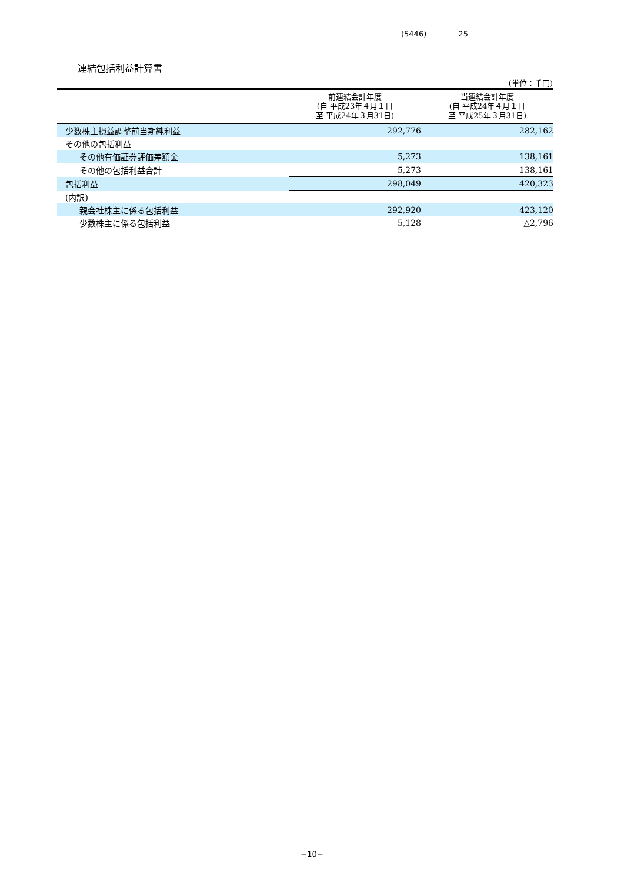(5446) 25
連結包括利益計算書
(単位：千円)
| | 前連結会計年度 (自 平成23年４月１日 至 平成24年３月31日) | 当連結会計年度 (自 平成24年４月１日 至 平成25年３月31日) |
| --- | --- | --- |
| 少数株主損益調整前当期純利益 | 292,776 | 282,162 |
| その他の包括利益 | | |
| その他有価証券評価差額金 | 5,273 | 138,161 |
| その他の包括利益合計 | 5,273 | 138,161 |
| 包括利益 | 298,049 | 420,323 |
| (内訳) | | |
| 親会社株主に係る包括利益 | 292,920 | 423,120 |
| 少数株主に係る包括利益 | 5,128 | △2,796 |
−10−